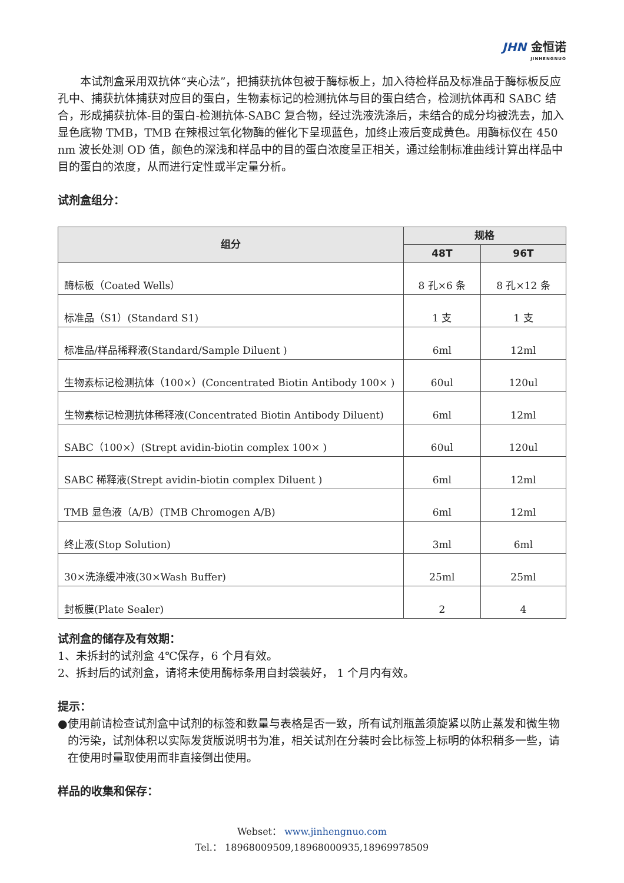JHN 金恒诺
JINHENGNUO
本试剂盒采用双抗体“夹心法”，把捕获抗体包被于酶标板上，加入待检样品及标准品于酶标板反应孔中、捕获抗体捕获对应目的蛋白，生物素标记的检测抗体与目的蛋白结合，检测抗体再和 SABC 结合，形成捕获抗体-目的蛋白-检测抗体-SABC 复合物，经过洗液洗涤后，未结合的成分均被洗去，加入显色底物 TMB，TMB 在辣根过氧化物酶的催化下呈现蓝色，加终止液后变成黄色。用酶标仪在 450 nm 波长处测 OD 值，颜色的深浅和样品中的目的蛋白浓度呈正相关，通过绘制标准曲线计算出样品中目的蛋白的浓度，从而进行定性或半定量分析。
试剂盒组分：
| 组分 | 规格 | |
| --- | --- | --- |
| | 48T | 96T |
| 酶标板（Coated Wells） | 8 孔×6 条 | 8 孔×12 条 |
| 标准品（S1）(Standard S1) | 1 支 | 1 支 |
| 标准品/样品稀释液(Standard/Sample Diluent ) | 6ml | 12ml |
| 生物素标记检测抗体（100×）(Concentrated Biotin Antibody 100× ) | 60ul | 120ul |
| 生物素标记检测抗体稀释液(Concentrated Biotin Antibody Diluent) | 6ml | 12ml |
| SABC（100×）(Strept avidin-biotin complex 100× ) | 60ul | 120ul |
| SABC 稀释液(Strept avidin-biotin complex Diluent ) | 6ml | 12ml |
| TMB 显色液（A/B）(TMB Chromogen A/B) | 6ml | 12ml |
| 终止液(Stop Solution) | 3ml | 6ml |
| 30×洗涤缓冲液(30×Wash Buffer) | 25ml | 25ml |
| 封板膜(Plate Sealer) | 2 | 4 |
试剂盒的储存及有效期：
1、未拆封的试剂盒 4℃保存，6 个月有效。
2、拆封后的试剂盒，请将未使用酶标条用自封袋装好， 1 个月内有效。
提示：
● 使用前请检查试剂盒中试剂的标签和数量与表格是否一致，所有试剂瓶盖须旋紧以防止蒸发和微生物的污染，试剂体积以实际发货版说明书为准，相关试剂在分装时会比标签上标明的体积稍多一些，请在使用时量取使用而非直接倒出使用。
样品的收集和保存：
Webset： www.jinhengnuo.com
Tel.： 18968009509,18968000935,18969978509